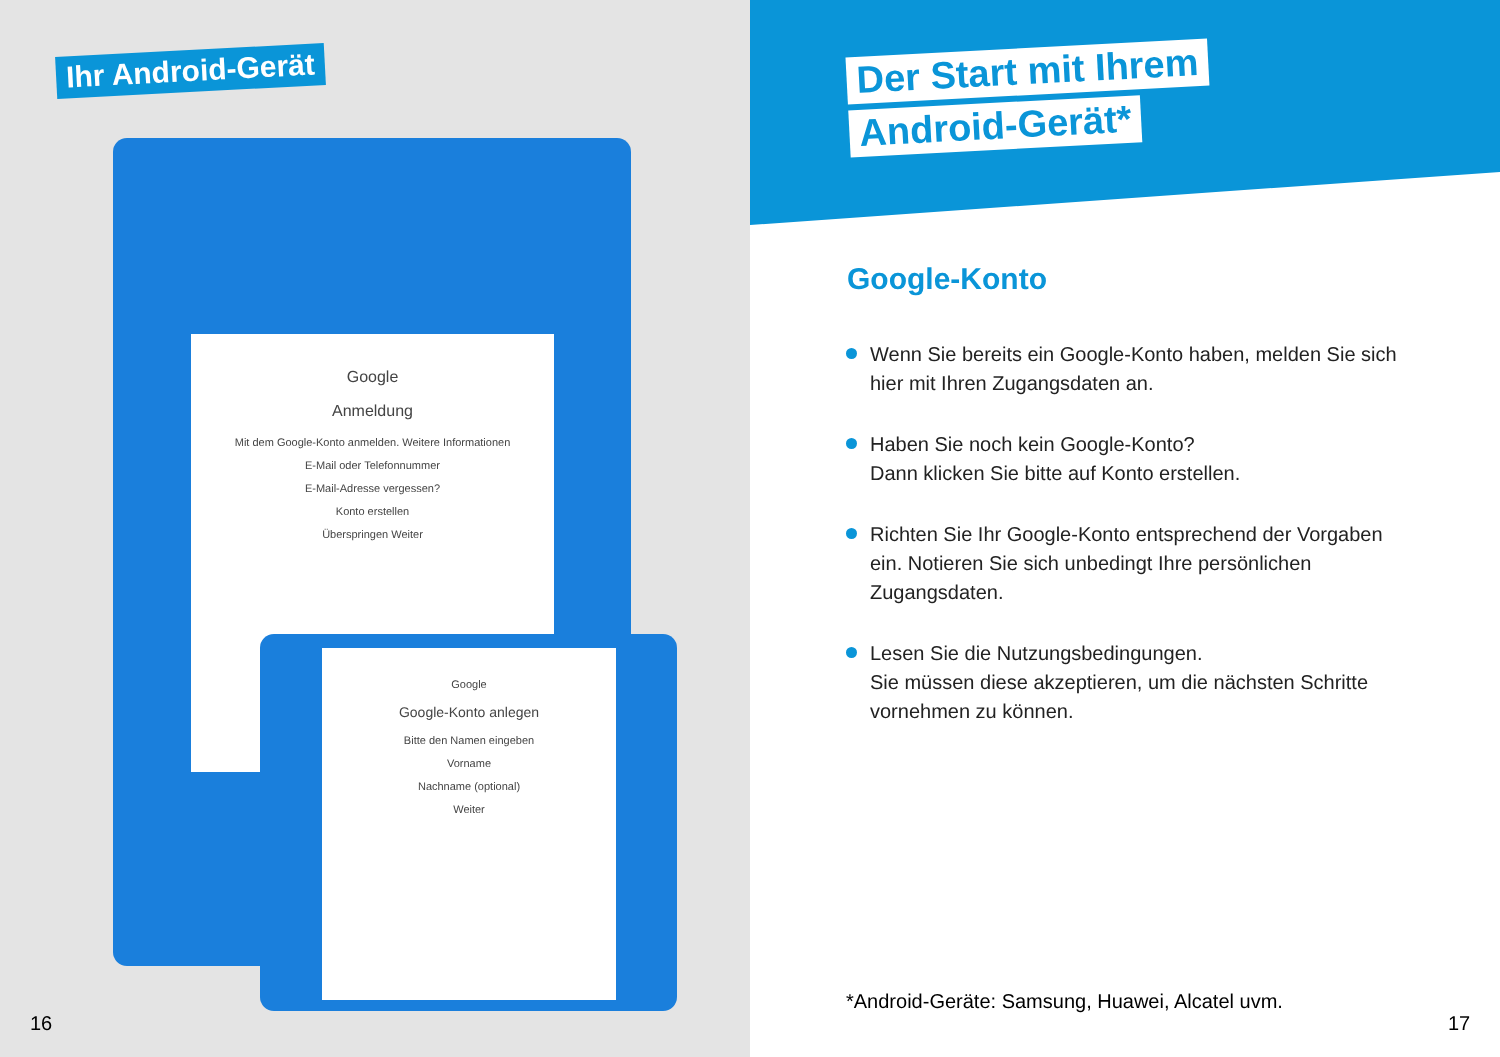Ihr Android-Gerät
Google
Anmeldung
Mit dem Google-Konto anmelden. Weitere Informationen
E-Mail oder Telefonnummer
E-Mail-Adresse vergessen?
Konto erstellen
Überspringen Weiter
Google
Google-Konto anlegen
Bitte den Namen eingeben
Vorname
Nachname (optional)
Weiter
Der Start mit Ihrem
Android-Gerät*
Google-Konto
Wenn Sie bereits ein Google-Konto haben, melden Sie sich hier mit Ihren Zugangsdaten an.
Haben Sie noch kein Google-Konto?
Dann klicken Sie bitte auf Konto erstellen.
Richten Sie Ihr Google-Konto entsprechend der Vorgaben ein. Notieren Sie sich unbedingt Ihre persönlichen Zugangsdaten.
Lesen Sie die Nutzungsbedingungen.
Sie müssen diese akzeptieren, um die nächsten Schritte vornehmen zu können.
*Android-Geräte: Samsung, Huawei, Alcatel uvm.
16 17